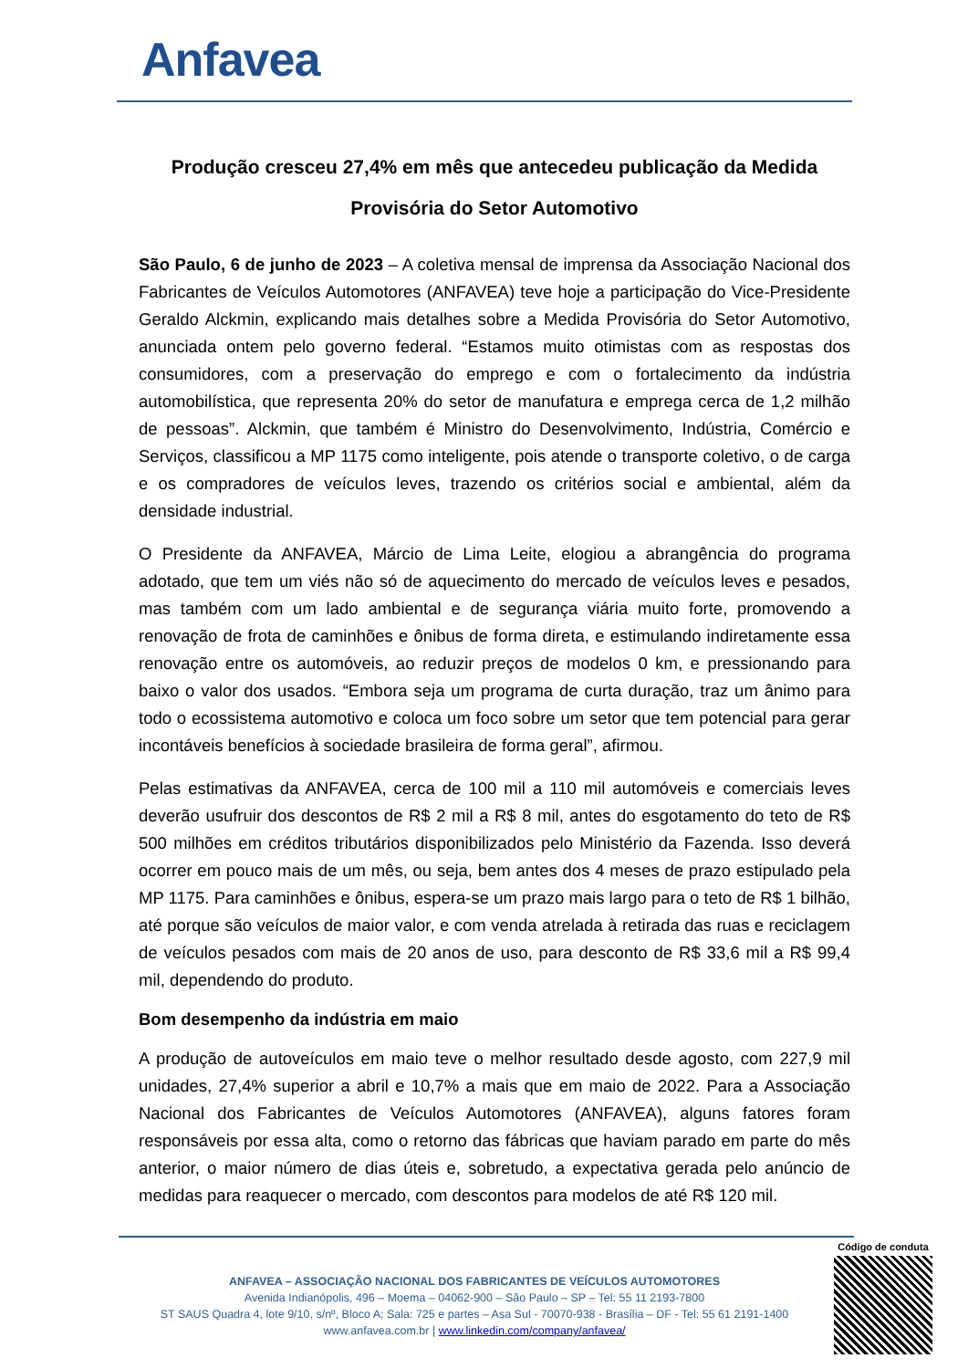Anfavea
Produção cresceu 27,4% em mês que antecedeu publicação da Medida Provisória do Setor Automotivo
São Paulo, 6 de junho de 2023 – A coletiva mensal de imprensa da Associação Nacional dos Fabricantes de Veículos Automotores (ANFAVEA) teve hoje a participação do Vice-Presidente Geraldo Alckmin, explicando mais detalhes sobre a Medida Provisória do Setor Automotivo, anunciada ontem pelo governo federal. “Estamos muito otimistas com as respostas dos consumidores, com a preservação do emprego e com o fortalecimento da indústria automobilística, que representa 20% do setor de manufatura e emprega cerca de 1,2 milhão de pessoas”. Alckmin, que também é Ministro do Desenvolvimento, Indústria, Comércio e Serviços, classificou a MP 1175 como inteligente, pois atende o transporte coletivo, o de carga e os compradores de veículos leves, trazendo os critérios social e ambiental, além da densidade industrial.
O Presidente da ANFAVEA, Márcio de Lima Leite, elogiou a abrangência do programa adotado, que tem um viés não só de aquecimento do mercado de veículos leves e pesados, mas também com um lado ambiental e de segurança viária muito forte, promovendo a renovação de frota de caminhões e ônibus de forma direta, e estimulando indiretamente essa renovação entre os automóveis, ao reduzir preços de modelos 0 km, e pressionando para baixo o valor dos usados. “Embora seja um programa de curta duração, traz um ânimo para todo o ecossistema automotivo e coloca um foco sobre um setor que tem potencial para gerar incontáveis benefícios à sociedade brasileira de forma geral”, afirmou.
Pelas estimativas da ANFAVEA, cerca de 100 mil a 110 mil automóveis e comerciais leves deverão usufruir dos descontos de R$ 2 mil a R$ 8 mil, antes do esgotamento do teto de R$ 500 milhões em créditos tributários disponibilizados pelo Ministério da Fazenda. Isso deverá ocorrer em pouco mais de um mês, ou seja, bem antes dos 4 meses de prazo estipulado pela MP 1175. Para caminhões e ônibus, espera-se um prazo mais largo para o teto de R$ 1 bilhão, até porque são veículos de maior valor, e com venda atrelada à retirada das ruas e reciclagem de veículos pesados com mais de 20 anos de uso, para desconto de R$ 33,6 mil a R$ 99,4 mil, dependendo do produto.
Bom desempenho da indústria em maio
A produção de autoveículos em maio teve o melhor resultado desde agosto, com 227,9 mil unidades, 27,4% superior a abril e 10,7% a mais que em maio de 2022. Para a Associação Nacional dos Fabricantes de Veículos Automotores (ANFAVEA), alguns fatores foram responsáveis por essa alta, como o retorno das fábricas que haviam parado em parte do mês anterior, o maior número de dias úteis e, sobretudo, a expectativa gerada pelo anúncio de medidas para reaquecer o mercado, com descontos para modelos de até R$ 120 mil.
ANFAVEA – ASSOCIAÇÃO NACIONAL DOS FABRICANTES DE VEÍCULOS AUTOMOTORES
Avenida Indianópolis, 496 – Moema – 04062-900 – São Paulo – SP – Tel: 55 11 2193-7800
ST SAUS Quadra 4, lote 9/10, s/nº, Bloco A; Sala: 725 e partes – Asa Sul - 70070-938 - Brasília – DF - Tel: 55 61 2191-1400
www.anfavea.com.br | www.linkedin.com/company/anfavea/
Código de conduta